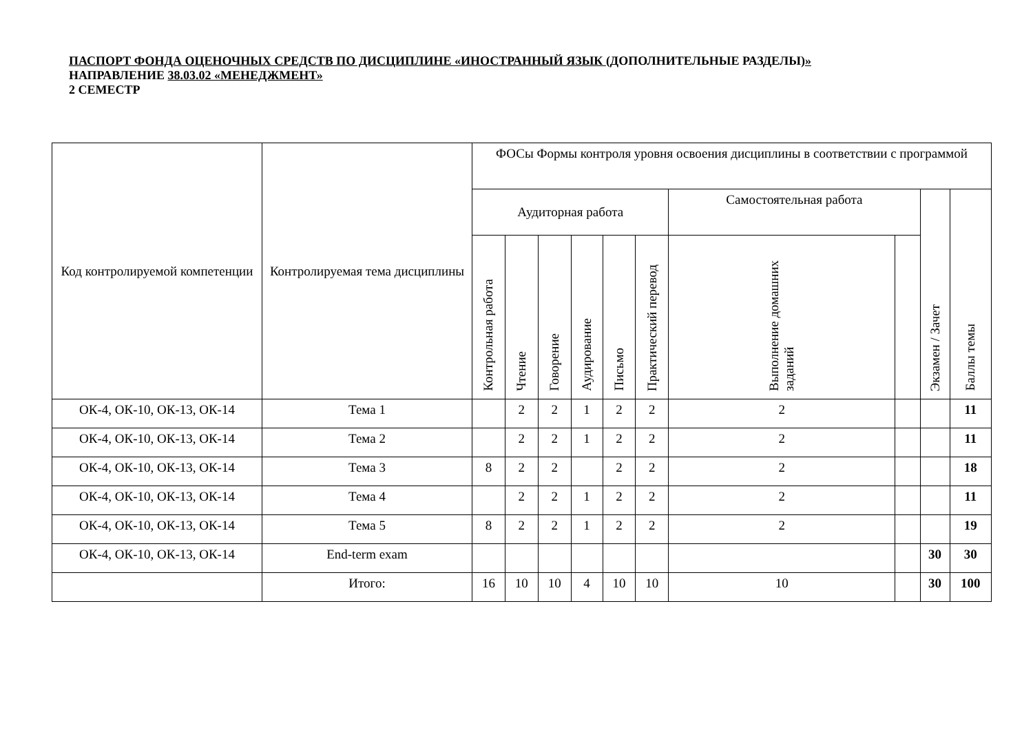ПАСПОРТ ФОНДА ОЦЕНОЧНЫХ СРЕДСТВ ПО ДИСЦИПЛИНЕ «ИНОСТРАННЫЙ ЯЗЫК (ДОПОЛНИТЕЛЬНЫЕ РАЗДЕЛЫ)»
НАПРАВЛЕНИЕ 38.03.02 «МЕНЕДЖМЕНТ»
2 СЕМЕСТР
| Код контролируемой компетенции | Контролируемая тема дисциплины | ФОСы Формы контроля уровня освоения дисциплины в соответствии с программой | | | | | | | | | |
| --- | --- | --- | --- | --- | --- | --- | --- | --- | --- | --- | --- |
| | | Аудиторная работа | | | | | | Самостоятельная работа | | Экзамен / Зачет | Баллы темы |
| | | Контрольная работа | Чтение | Говорение | Аудирование | Письмо | Практический перевод | Выполнение домашних заданий | | | |
| ОК-4, ОК-10, ОК-13, ОК-14 | Тема 1 | | 2 | 2 | 1 | 2 | 2 | 2 | | | 11 |
| ОК-4, ОК-10, ОК-13, ОК-14 | Тема 2 | | 2 | 2 | 1 | 2 | 2 | 2 | | | 11 |
| ОК-4, ОК-10, ОК-13, ОК-14 | Тема 3 | 8 | 2 | 2 | | 2 | 2 | 2 | | | 18 |
| ОК-4, ОК-10, ОК-13, ОК-14 | Тема 4 | | 2 | 2 | 1 | 2 | 2 | 2 | | | 11 |
| ОК-4, ОК-10, ОК-13, ОК-14 | Тема 5 | 8 | 2 | 2 | 1 | 2 | 2 | 2 | | | 19 |
| ОК-4, ОК-10, ОК-13, ОК-14 | End-term exam | | | | | | | | | 30 | 30 |
| | Итого: | 16 | 10 | 10 | 4 | 10 | 10 | 10 | | 30 | 100 |